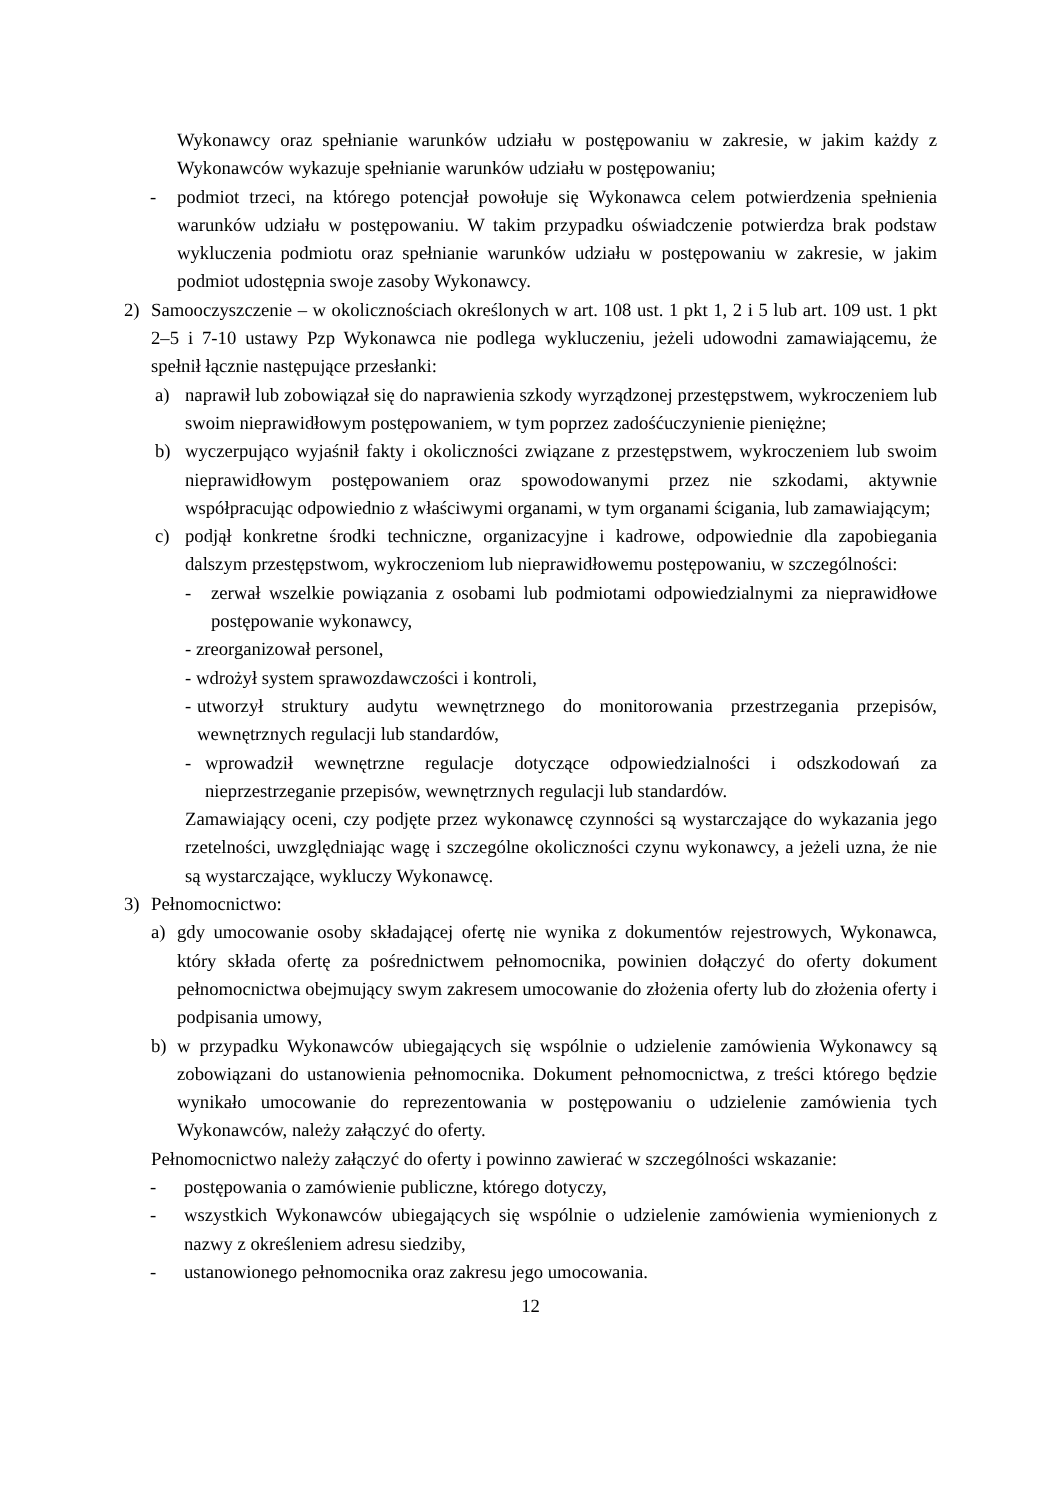Wykonawcy oraz spełnianie warunków udziału w postępowaniu w zakresie, w jakim każdy z Wykonawców wykazuje spełnianie warunków udziału w postępowaniu;
- podmiot trzeci, na którego potencjał powołuje się Wykonawca celem potwierdzenia spełnienia warunków udziału w postępowaniu. W takim przypadku oświadczenie potwierdza brak podstaw wykluczenia podmiotu oraz spełnianie warunków udziału w postępowaniu w zakresie, w jakim podmiot udostępnia swoje zasoby Wykonawcy.
2) Samooczyszczenie – w okolicznościach określonych w art. 108 ust. 1 pkt 1, 2 i 5 lub art. 109 ust. 1 pkt 2–5 i 7-10 ustawy Pzp Wykonawca nie podlega wykluczeniu, jeżeli udowodni zamawiającemu, że spełnił łącznie następujące przesłanki:
a) naprawił lub zobowiązał się do naprawienia szkody wyrządzonej przestępstwem, wykroczeniem lub swoim nieprawidłowym postępowaniem, w tym poprzez zadośćuczynienie pieniężne;
b) wyczerpująco wyjaśnił fakty i okoliczności związane z przestępstwem, wykroczeniem lub swoim nieprawidłowym postępowaniem oraz spowodowanymi przez nie szkodami, aktywnie współpracując odpowiednio z właściwymi organami, w tym organami ścigania, lub zamawiającym;
c) podjął konkretne środki techniczne, organizacyjne i kadrowe, odpowiednie dla zapobiegania dalszym przestępstwom, wykroczeniom lub nieprawidłowemu postępowaniu, w szczególności:
- zerwał wszelkie powiązania z osobami lub podmiotami odpowiedzialnymi za nieprawidłowe postępowanie wykonawcy,
- zreorganizował personel,
- wdrożył system sprawozdawczości i kontroli,
- utworzył struktury audytu wewnętrznego do monitorowania przestrzegania przepisów, wewnętrznych regulacji lub standardów,
- wprowadził wewnętrzne regulacje dotyczące odpowiedzialności i odszkodowań za nieprzestrzeganie przepisów, wewnętrznych regulacji lub standardów.
Zamawiający oceni, czy podjęte przez wykonawcę czynności są wystarczające do wykazania jego rzetelności, uwzględniając wagę i szczególne okoliczności czynu wykonawcy, a jeżeli uzna, że nie są wystarczające, wykluczy Wykonawcę.
3) Pełnomocnictwo:
a) gdy umocowanie osoby składającej ofertę nie wynika z dokumentów rejestrowych, Wykonawca, który składa ofertę za pośrednictwem pełnomocnika, powinien dołączyć do oferty dokument pełnomocnictwa obejmujący swym zakresem umocowanie do złożenia oferty lub do złożenia oferty i podpisania umowy,
b) w przypadku Wykonawców ubiegających się wspólnie o udzielenie zamówienia Wykonawcy są zobowiązani do ustanowienia pełnomocnika. Dokument pełnomocnictwa, z treści którego będzie wynikało umocowanie do reprezentowania w postępowaniu o udzielenie zamówienia tych Wykonawców, należy załączyć do oferty.
Pełnomocnictwo należy załączyć do oferty i powinno zawierać w szczególności wskazanie:
- postępowania o zamówienie publiczne, którego dotyczy,
- wszystkich Wykonawców ubiegających się wspólnie o udzielenie zamówienia wymienionych z nazwy z określeniem adresu siedziby,
- ustanowionego pełnomocnika oraz zakresu jego umocowania.
12